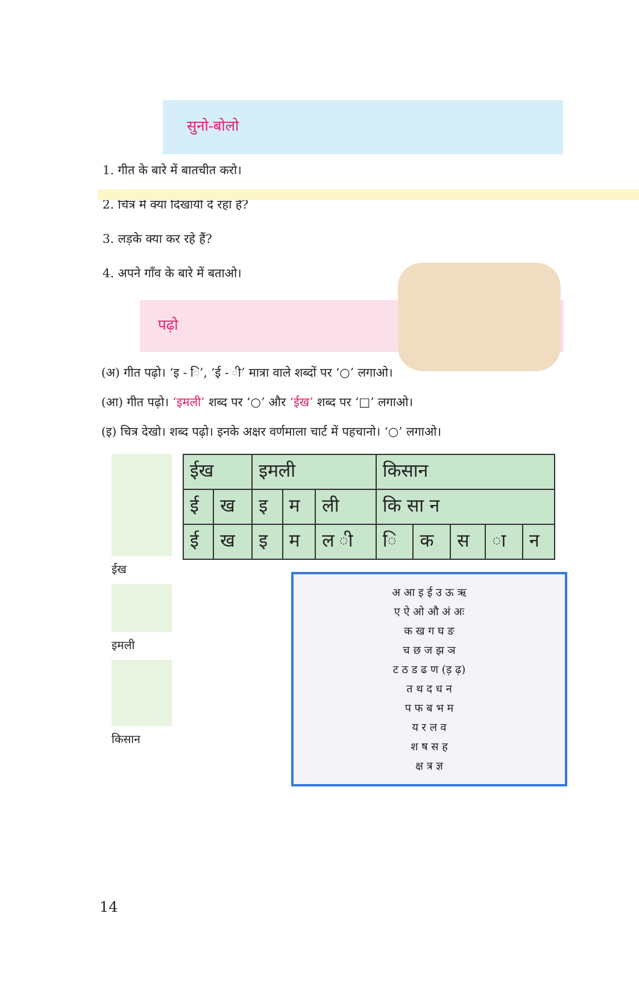सुनो-बोलो
1. गीत के बारे में बातचीत करो।
2. चित्र में क्या दिखायी दे रहा है?
3. लड़के क्या कर रहे हैं?
4. अपने गाँव के बारे में बताओ।
पढ़ो
(अ) गीत पढ़ो। ‘इ - ि’, ‘ई - ी’ मात्रा वाले शब्दों पर ‘○’ लगाओ।
(आ) गीत पढ़ो। ‘इमली’ शब्द पर ‘○’ और ‘ईख’ शब्द पर ‘□’ लगाओ।
(इ) चित्र देखो। शब्द पढ़ो। इनके अक्षर वर्णमाला चार्ट में पहचानो। ‘○’ लगाओ।
ईख
इमली
किसान
| ईख | | इमली | | | किसान | | | | |
| --- | --- | --- | --- | --- | --- | --- | --- | --- | --- |
| ई | ख | इ | म | ली | कि सा न | | | | |
| ई | ख | इ | म | ल ी | ि | क | स | ा | न |
अ आ इ ई उ ऊ ऋ
ए ऐ ओ औ अं अः
क ख ग घ ङ
च छ ज झ ञ
ट ठ ड ढ ण (ड़ ढ़)
त थ द ध न
प फ ब भ म
य र ल व
श ष स ह
क्ष त्र ज्ञ
14